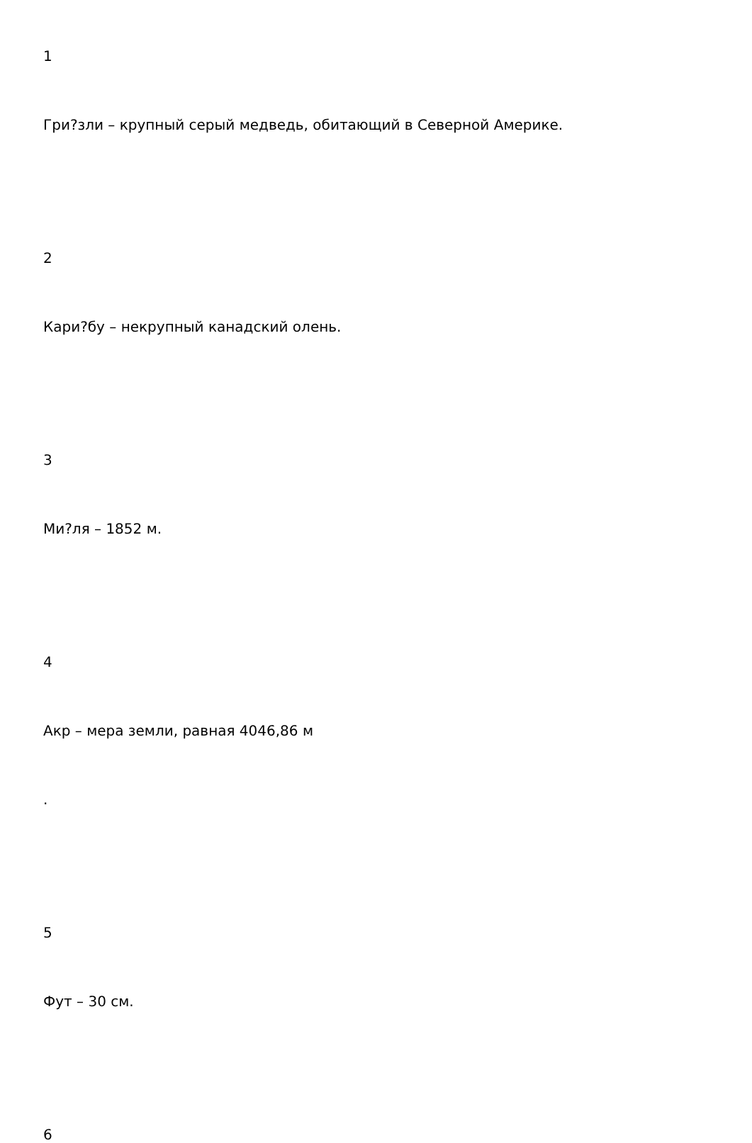1
Гри?зли – крупный серый медведь, обитающий в Северной Америке.
2
Кари?бу – некрупный канадский олень.
3
Ми?ля – 1852 м.
4
Акр – мера земли, равная 4046,86 м
.
5
Фут – 30 см.
6